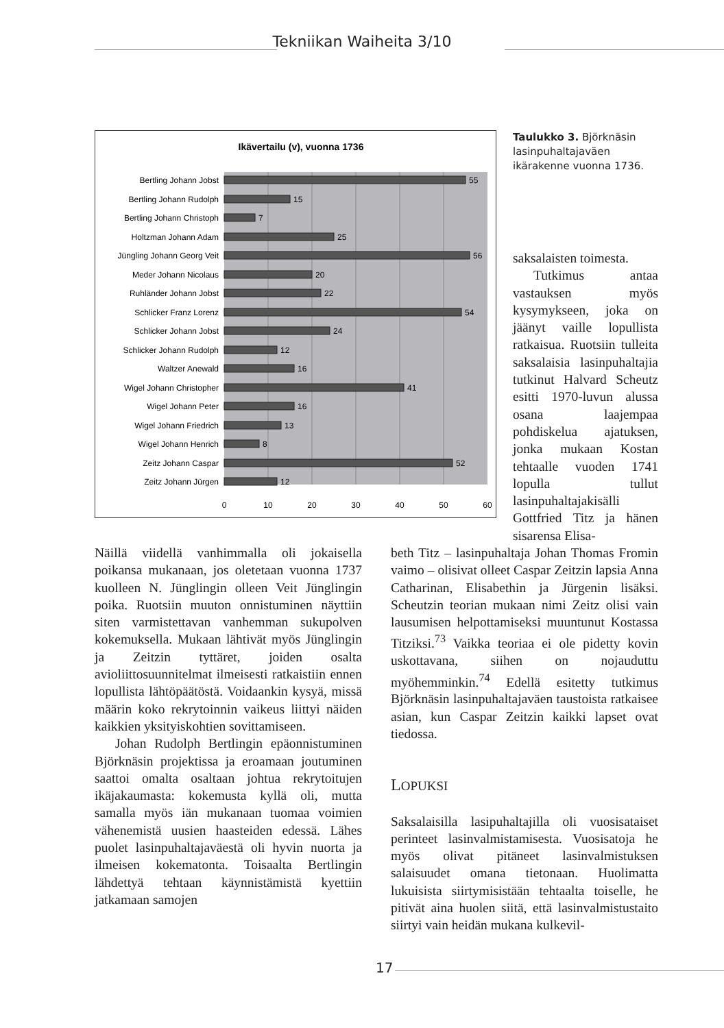Tekniikan Waiheita 3/10
Ikävertailu (v), vuonna 1736
Bertling Johann Jobst
Bertling Johann Rudolph
Bertling Johann Christoph
Holtzman Johann Adam
Jüngling Johann Georg Veit
Meder Johann Nicolaus
Ruhländer Johann Jobst
Schlicker Franz Lorenz
Schlicker Johann Jobst
Schlicker Johann Rudolph
Waltzer Anewald
Wigel Johann Christopher
Wigel Johann Peter
Wigel Johann Friedrich
Wigel Johann Henrich
Zeitz Johann Caspar
Zeitz Johann Jürgen
55
15
7
25
56
20
22
54
24
12
16
41
16
13
8
52
12
0
10
20
30
40
50
60
Taulukko 3. Björknäsin lasinpuhaltajaväen ikärakenne vuonna 1736.
saksalaisten toimesta.
Tutkimus antaa vastauksen myös kysymykseen, joka on jäänyt vaille lopullista ratkaisua. Ruotsiin tulleita saksalaisia lasinpuhaltajia tutkinut Halvard Scheutz esitti 1970-luvun alussa osana laajempaa pohdiskelua ajatuksen, jonka mukaan Kostan tehtaalle vuoden 1741 lopulla tullut lasinpuhaltajakisälli Gottfried Titz ja hänen sisarensa Elisa-
Näillä viidellä vanhimmalla oli jokaisella poikansa mukanaan, jos oletetaan vuonna 1737 kuolleen N. Jünglingin olleen Veit Jünglingin poika. Ruotsiin muuton onnistuminen näyttiin siten varmistettavan vanhemman sukupolven kokemuksella. Mukaan lähtivät myös Jünglingin ja Zeitzin tyttäret, joiden osalta avioliittosuunnitelmat ilmeisesti ratkaistiin ennen lopullista lähtöpäätöstä. Voidaankin kysyä, missä määrin koko rekrytoinnin vaikeus liittyi näiden kaikkien yksityiskohtien sovittamiseen.
Johan Rudolph Bertlingin epäonnistuminen Björknäsin projektissa ja eroamaan joutuminen saattoi omalta osaltaan johtua rekrytoitujen ikäjakaumasta: kokemusta kyllä oli, mutta samalla myös iän mukanaan tuomaa voimien vähenemistä uusien haasteiden edessä. Lähes puolet lasinpuhaltajaväestä oli hyvin nuorta ja ilmeisen kokematonta. Toisaalta Bertlingin lähdettyä tehtaan käynnistämistä kyettiin jatkamaan samojen
beth Titz – lasinpuhaltaja Johan Thomas Fromin vaimo – olisivat olleet Caspar Zeitzin lapsia Anna Catharinan, Elisabethin ja Jürgenin lisäksi. Scheutzin teorian mukaan nimi Zeitz olisi vain lausumisen helpottamiseksi muuntunut Kostassa Titziksi.<sup>73</sup> Vaikka teoriaa ei ole pidetty kovin uskottavana, siihen on nojauduttu myöhemminkin.<sup>74</sup> Edellä esitetty tutkimus Björknäsin lasinpuhaltajaväen taustoista ratkaisee asian, kun Caspar Zeitzin kaikki lapset ovat tiedossa.
LOPUKSI
Saksalaisilla lasipuhaltajilla oli vuosisataiset perinteet lasinvalmistamisesta. Vuosisatoja he myös olivat pitäneet lasinvalmistuksen salaisuudet omana tietonaan. Huolimatta lukuisista siirtymisistään tehtaalta toiselle, he pitivät aina huolen siitä, että lasinvalmistustaito siirtyi vain heidän mukana kulkevil-
17